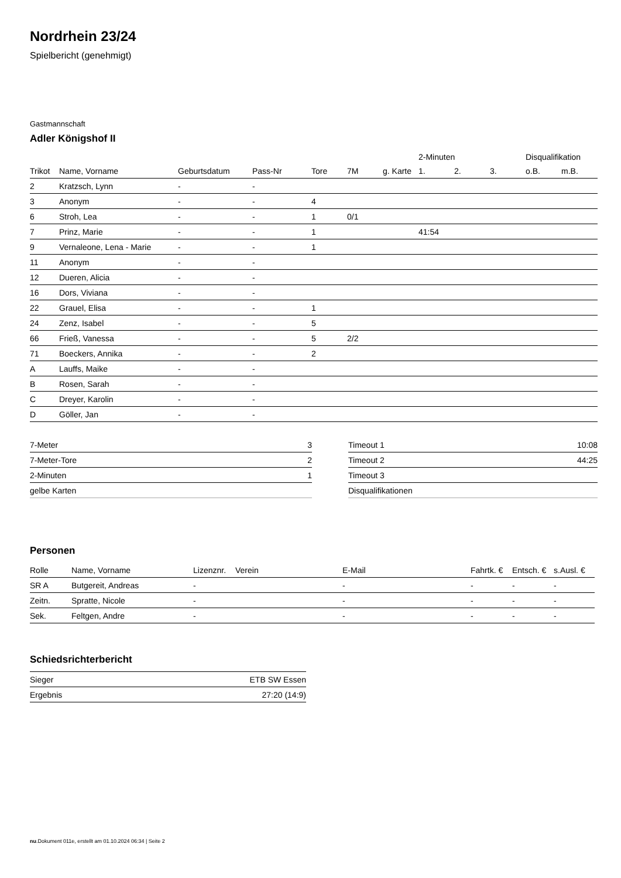Nordrhein 23/24
Spielbericht (genehmigt)
Gastmannschaft
Adler Königshof II
| | | | | | | | 2-Minuten | | | Disqualifikation | |
| --- | --- | --- | --- | --- | --- | --- | --- | --- | --- | --- | --- |
| Trikot | Name, Vorname | Geburtsdatum | Pass-Nr | Tore | 7M | g. Karte | 1. | 2. | 3. | o.B. | m.B. |
| 2 | Kratzsch, Lynn | - | - | | | | | | | | |
| 3 | Anonym | - | - | 4 | | | | | | | |
| 6 | Stroh, Lea | - | - | 1 | 0/1 | | | | | | |
| 7 | Prinz, Marie | - | - | 1 | | | 41:54 | | | | |
| 9 | Vernaleone, Lena - Marie | - | - | 1 | | | | | | | |
| 11 | Anonym | - | - | | | | | | | | |
| 12 | Dueren, Alicia | - | - | | | | | | | | |
| 16 | Dors, Viviana | - | - | | | | | | | | |
| 22 | Grauel, Elisa | - | - | 1 | | | | | | | |
| 24 | Zenz, Isabel | - | - | 5 | | | | | | | |
| 66 | Frieß, Vanessa | - | - | 5 | 2/2 | | | | | | |
| 71 | Boeckers, Annika | - | - | 2 | | | | | | | |
| A | Lauffs, Maike | - | - | | | | | | | | |
| B | Rosen, Sarah | - | - | | | | | | | | |
| C | Dreyer, Karolin | - | - | | | | | | | | |
| D | Göller, Jan | - | - | | | | | | | | |
| 7-Meter | 3 |
| 7-Meter-Tore | 2 |
| 2-Minuten | 1 |
| gelbe Karten | |
| Timeout 1 | 10:08 |
| Timeout 2 | 44:25 |
| Timeout 3 | |
| Disqualifikationen | |
Personen
| Rolle | Name, Vorname | Lizenznr. | Verein | E-Mail | Fahrtk. € | Entsch. € | s.Ausl. € |
| --- | --- | --- | --- | --- | --- | --- | --- |
| SR A | Butgereit, Andreas | - | | - | - | - | - |
| Zeitn. | Spratte, Nicole | - | | - | - | - | - |
| Sek. | Feltgen, Andre | - | | - | - | - | - |
Schiedsrichterbericht
| Sieger | ETB SW Essen |
| Ergebnis | 27:20 (14:9) |
nu.Dokument 011e, erstellt am 01.10.2024 06:34 | Seite 2